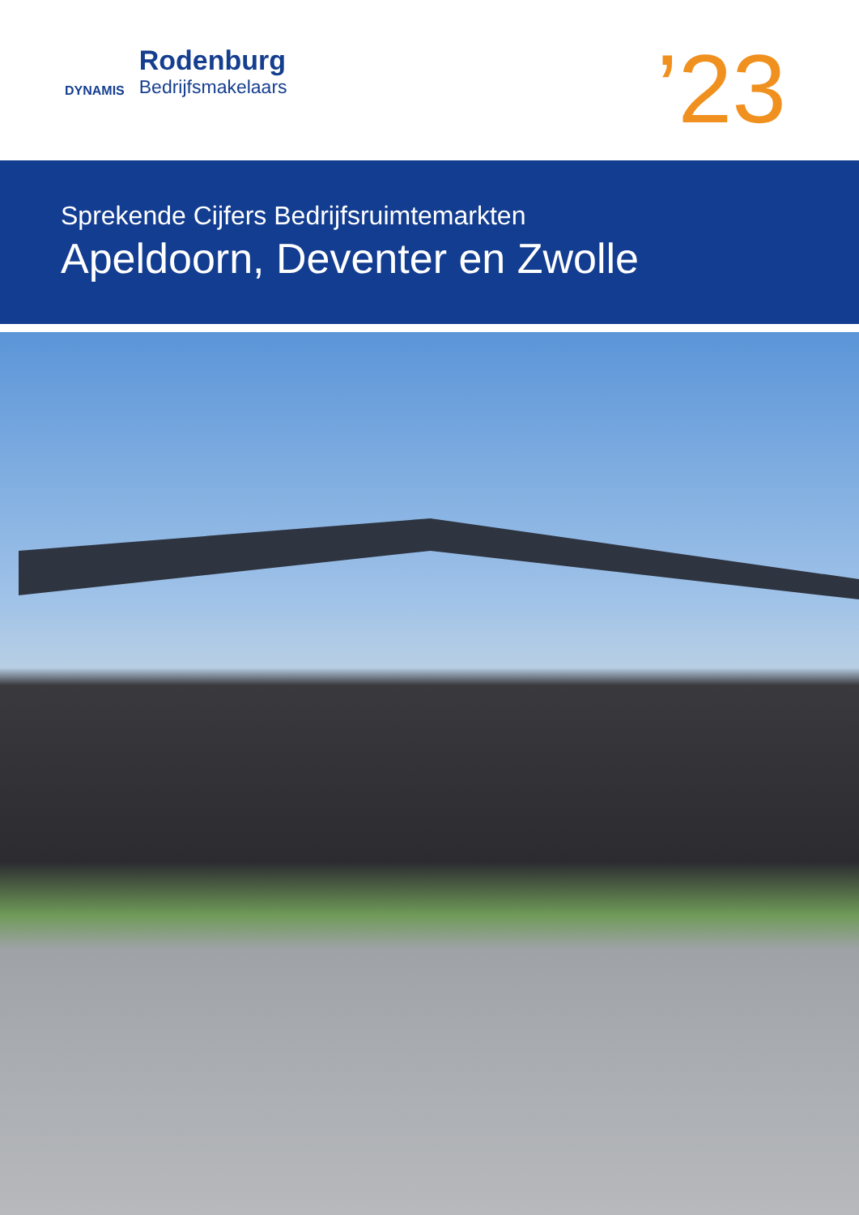DYNAMIS
Rodenburg
Bedrijfsmakelaars
’23
Sprekende Cijfers Bedrijfsruimtemarkten
Apeldoorn, Deventer en Zwolle